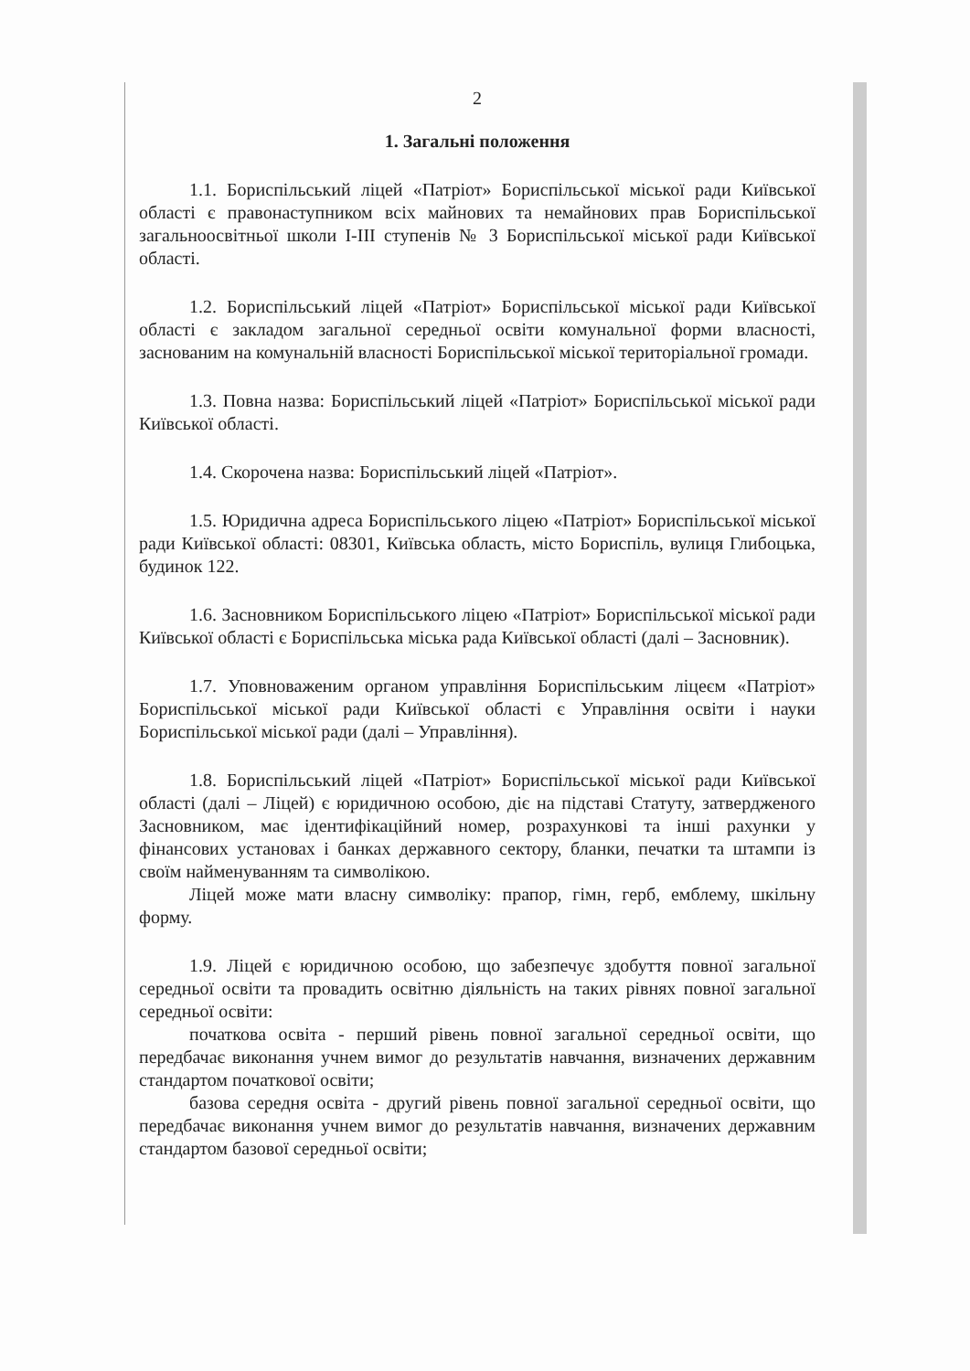2
1. Загальні положення
1.1. Бориспільський ліцей «Патріот» Бориспільської міської ради Київської області є правонаступником всіх майнових та немайнових прав Бориспільської загальноосвітньої школи І-ІІІ ступенів № 3 Бориспільської міської ради Київської області.
1.2. Бориспільський ліцей «Патріот» Бориспільської міської ради Київської області є закладом загальної середньої освіти комунальної форми власності, заснованим на комунальній власності Бориспільської міської територіальної громади.
1.3. Повна назва: Бориспільський ліцей «Патріот» Бориспільської міської ради Київської області.
1.4. Скорочена назва: Бориспільський ліцей «Патріот».
1.5. Юридична адреса Бориспільського ліцею «Патріот» Бориспільської міської ради Київської області: 08301, Київська область, місто Бориспіль, вулиця Глибоцька, будинок 122.
1.6. Засновником Бориспільського ліцею «Патріот» Бориспільської міської ради Київської області є Бориспільська міська рада Київської області (далі – Засновник).
1.7. Уповноваженим органом управління Бориспільським ліцеєм «Патріот» Бориспільської міської ради Київської області є Управління освіти і науки Бориспільської міської ради (далі – Управління).
1.8. Бориспільський ліцей «Патріот» Бориспільської міської ради Київської області (далі – Ліцей) є юридичною особою, діє на підставі Статуту, затвердженого Засновником, має ідентифікаційний номер, розрахункові та інші рахунки у фінансових установах і банках державного сектору, бланки, печатки та штампи із своїм найменуванням та символікою.
Ліцей може мати власну символіку: прапор, гімн, герб, емблему, шкільну форму.
1.9. Ліцей є юридичною особою, що забезпечує здобуття повної загальної середньої освіти та провадить освітню діяльність на таких рівнях повної загальної середньої освіти:
початкова освіта - перший рівень повної загальної середньої освіти, що передбачає виконання учнем вимог до результатів навчання, визначених державним стандартом початкової освіти;
базова середня освіта - другий рівень повної загальної середньої освіти, що передбачає виконання учнем вимог до результатів навчання, визначених державним стандартом базової середньої освіти;